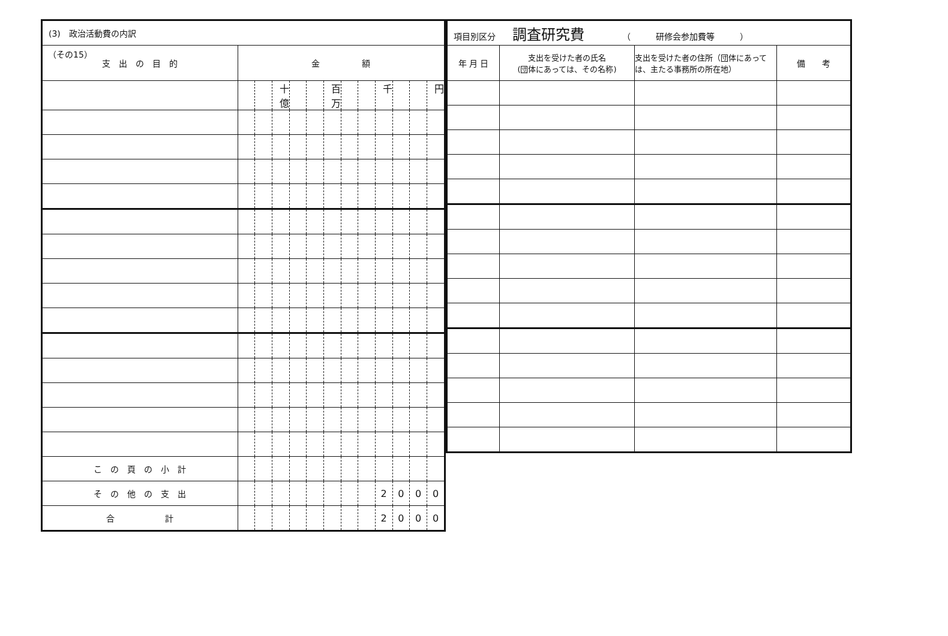（その15）
| (3) 政治活動費の内訳 | | | | | | | | | | | | |
| 支 出 の 目 的 | 金 額 | | | | | | | | | | | |
| | | | 十億 | | | 百万 | | | 千 | | | 円 |
| こ の 頁 の 小 計 | | | | | | | | | | | | |
| そ の 他 の 支 出 | | | | | | | | | 2 | 0 | 0 | 0 |
| 合 計 | | | | | | | | | 2 | 0 | 0 | 0 |
| 項目別区分 調査研究費 （ 研修会参加費等 ） | | | |
| 年 月 日 | 支出を受けた者の氏名 (団体にあっては、その名称) | 支出を受けた者の住所（団体にあっては、主たる事務所の所在地） | 備 考 |